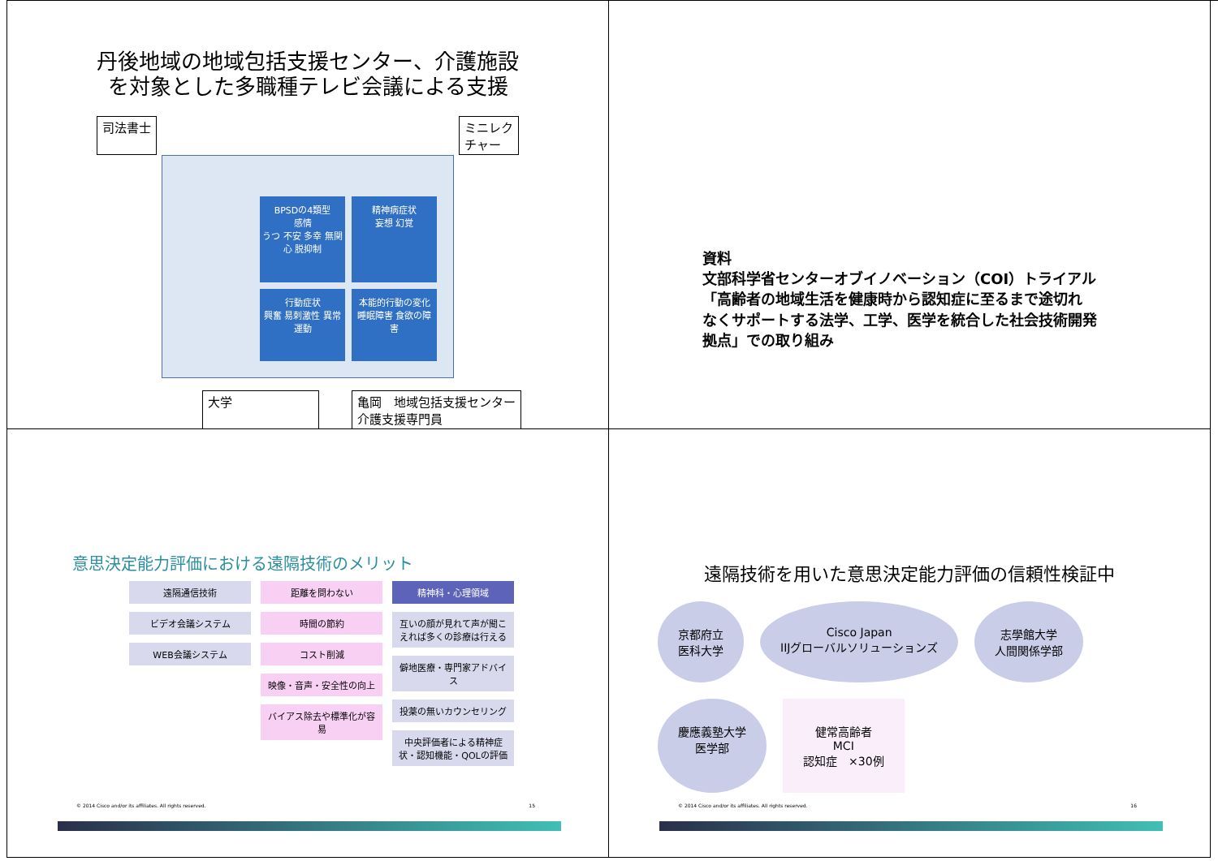丹後地域の地域包括支援センター、介護施設
を対象とした多職種テレビ会議による支援
司法書士 ミニレク
チャー
BPSDの4類型
感情
うつ 不安 多幸 無関心 脱抑制
精神病症状
妄想 幻覚
行動症状
興奮 易刺激性 異常運動
本能的行動の変化
睡眠障害 食欲の障害
大学 亀岡　地域包括支援センター
介護支援専門員
資料
文部科学省センターオブイノベーション（COI）トライアル
「高齢者の地域生活を健康時から認知症に至るまで途切れ
なくサポートする法学、工学、医学を統合した社会技術開発
拠点」での取り組み
意思決定能力評価における遠隔技術のメリット
遠隔通信技術
ビデオ会議システム
WEB会議システム
距離を問わない
時間の節約
コスト削減
映像・音声・安全性の向上
バイアス除去や標準化が容易
精神科・心理領域
互いの顔が見れて声が聞こえれば多くの診療は行える
僻地医療・専門家アドバイス
投薬の無いカウンセリング
中央評価者による精神症状・認知機能・QOLの評価
© 2014 Cisco and/or its affiliates. All rights reserved. 15
遠隔技術を用いた意思決定能力評価の信頼性検証中
京都府立
医科大学 Cisco Japan
IIJグローバルソリューションズ 志學館大学
人間関係学部 慶應義塾大学
医学部 健常高齢者
MCI
認知症　×30例
© 2014 Cisco and/or its affiliates. All rights reserved. 16